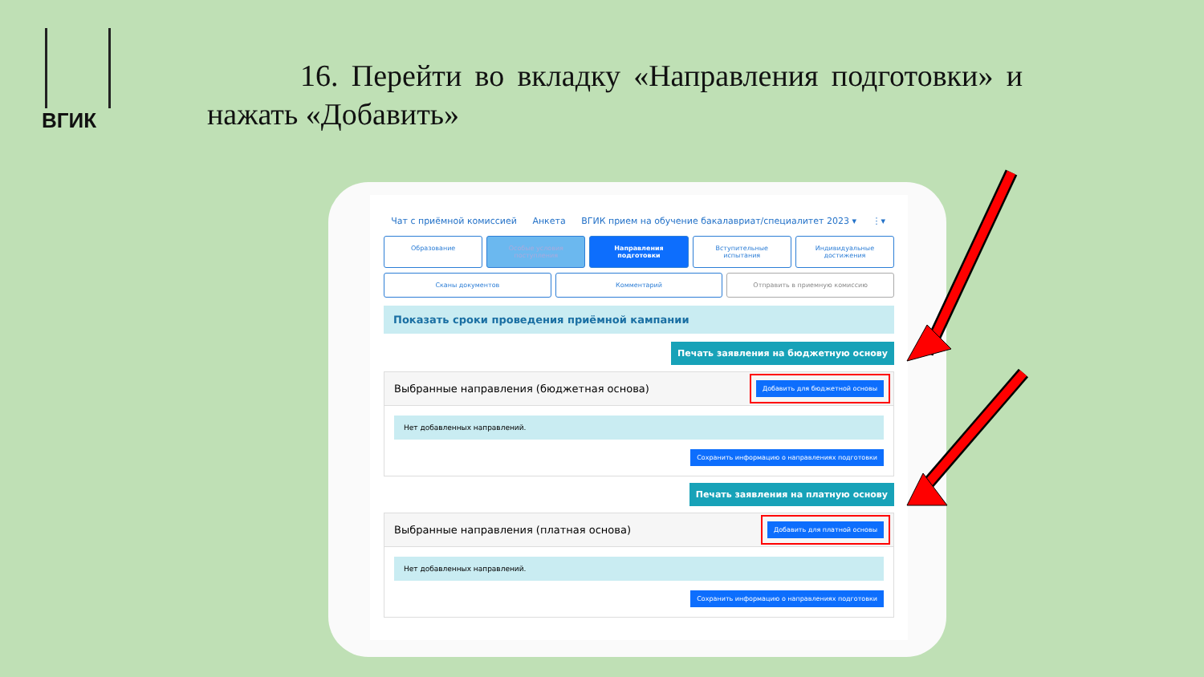ВГИК
16. Перейти во вкладку «Направления подготовки» и нажать «Добавить»
Чат с приёмной комиссией Анкета ВГИК прием на обучение бакалавриат/специалитет 2023 ▾ ⋮▾
Образование Особые условия поступления Направления подготовки Вступительные испытания Индивидуальные достижения
Сканы документов Комментарий Отправить в приемную комиссию
Показать сроки проведения приёмной кампании
Печать заявления на бюджетную основу
Выбранные направления (бюджетная основа) Добавить для бюджетной основы
Нет добавленных направлений.
Сохранить информацию о направлениях подготовки
Печать заявления на платную основу
Выбранные направления (платная основа) Добавить для платной основы
Нет добавленных направлений.
Сохранить информацию о направлениях подготовки